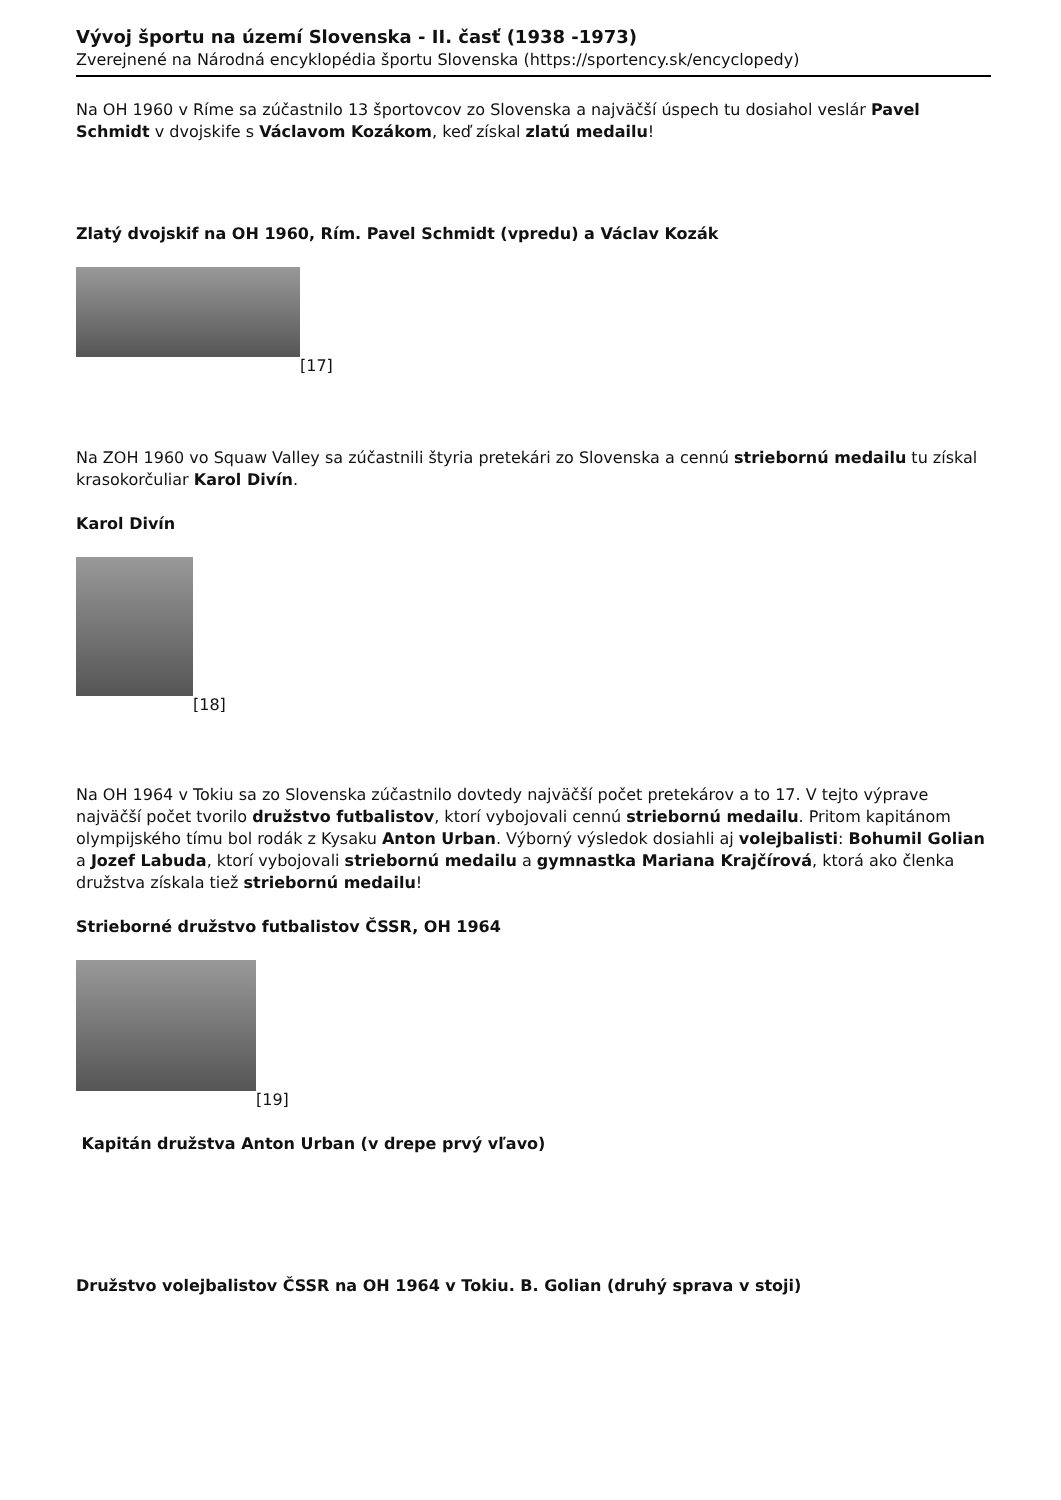Vývoj športu na území Slovenska - II. časť (1938 -1973)
Zverejnené na Národná encyklopédia športu Slovenska (https://sportency.sk/encyclopedy)
Na OH 1960 v Ríme sa zúčastnilo 13 športovcov zo Slovenska a najväčší úspech tu dosiahol veslár Pavel Schmidt v dvojskife s Václavom Kozákom, keď získal zlatú medailu!
Zlatý dvojskif na OH 1960, Rím. Pavel Schmidt (vpredu) a Václav Kozák
[17]
Na ZOH 1960 vo Squaw Valley sa zúčastnili štyria pretekári zo Slovenska a cennú striebornú medailu tu získal krasokorčuliar Karol Divín.
Karol Divín
[18]
Na OH 1964 v Tokiu sa zo Slovenska zúčastnilo dovtedy najväčší počet pretekárov a to 17. V tejto výprave najväčší počet tvorilo družstvo futbalistov, ktorí vybojovali cennú striebornú medailu. Pritom kapitánom olympijského tímu bol rodák z Kysaku Anton Urban. Výborný výsledok dosiahli aj volejbalisti: Bohumil Golian a Jozef Labuda, ktorí vybojovali striebornú medailu a gymnastka Mariana Krajčírová, ktorá ako členka družstva získala tiež striebornú medailu!
Strieborné družstvo futbalistov ČSSR, OH 1964
[19]
Kapitán družstva Anton Urban (v drepe prvý vľavo)
Družstvo volejbalistov ČSSR na OH 1964 v Tokiu. B. Golian (druhý sprava v stoji)